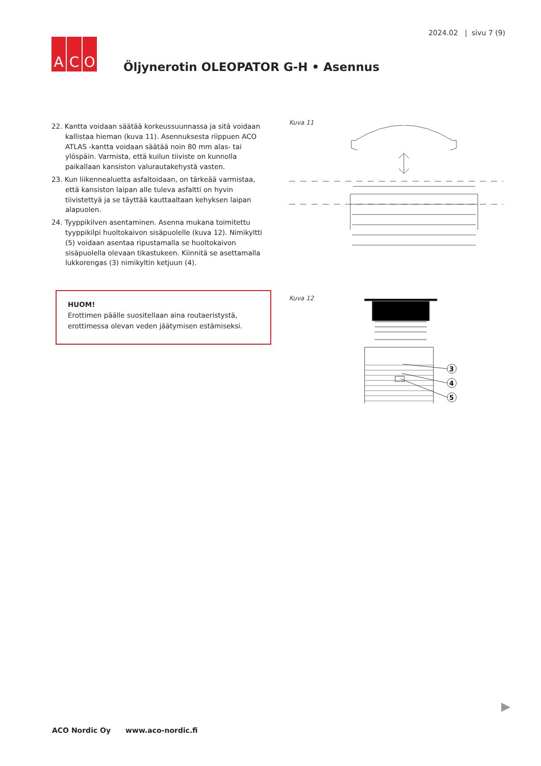2024.02 | sivu 7 (9)
A C O
Öljynerotin OLEOPATOR G-H • Asennus
22. Kantta voidaan säätää korkeussuunnassa ja sitä voidaan kallistaa hieman (kuva 11). Asennuksesta riippuen ACO ATLAS -kantta voidaan säätää noin 80 mm alas- tai ylöspäin. Varmista, että kuilun tiiviste on kunnolla paikallaan kansiston valurautakehystä vasten.
23. Kun liikennealuetta asfaltoidaan, on tärkeää varmistaa, että kansiston laipan alle tuleva asfaltti on hyvin tiivistettyä ja se täyttää kauttaaltaan kehyksen laipan alapuolen.
24. Tyyppikilven asentaminen. Asenna mukana toimitettu tyyppikilpi huoltokaivon sisäpuolelle (kuva 12). Nimikyltti (5) voidaan asentaa ripustamalla se huoltokaivon sisäpuolella olevaan tikastukeen. Kiinnitä se asettamalla lukkorengas (3) nimikyltin ketjuun (4).
HUOM!
Erottimen päälle suositellaan aina routaeristystä, erottimessa olevan veden jäätymisen estämiseksi.
Kuva 11
Kuva 12
3
4
5
ACO Nordic Oy www.aco-nordic.fi